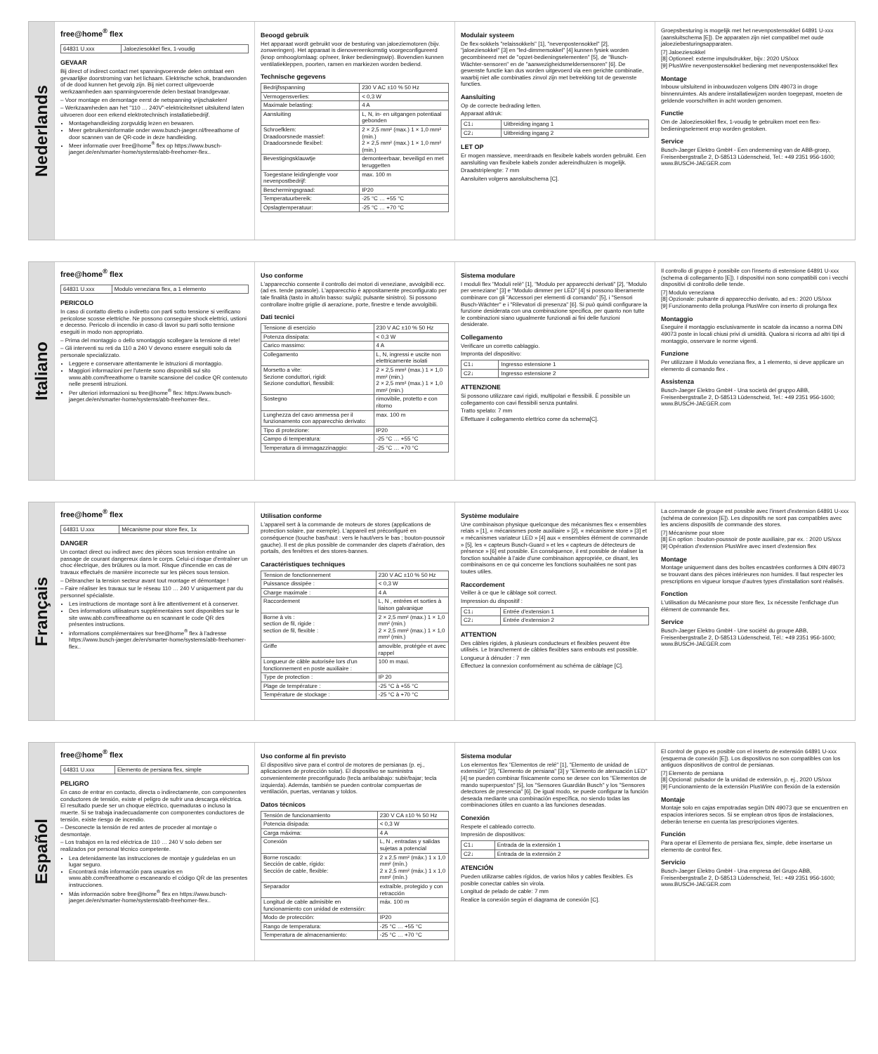Nederlands
free@home<sup>®</sup> flex
| 64831 U.xxx | Jaloeziesokkel flex, 1-voudig |
GEVAAR
Bij direct of indirect contact met spanningvoerende delen ontstaat een gevaarlijke doorstroming van het lichaam. Elektrische schok, brandwonden of de dood kunnen het gevolg zijn. Bij niet correct uitgevoerde werkzaamheden aan spanningvoerende delen bestaat brandgevaar.
– Voor montage en demontage eerst de netspanning vrijschakelen!
– Werkzaamheden aan het "110 … 240V"-elektriciteitsnet uitsluitend laten uitvoeren door een erkend elektrotechnisch installatiebedrijf.
Montagehandleiding zorgvuldig lezen en bewaren.
Meer gebruikersinformatie onder www.busch-jaeger.nl/freeathome of door scannen van de QR-code in deze handleiding.
Meer informatie over free@home<sup>®</sup> flex op https://www.busch-jaeger.de/en/smarter-home/systems/abb-freehomer-flex..
Beoogd gebruik
Het apparaat wordt gebruikt voor de besturing van jaloeziemotoren (bijv. zonweringen). Het apparaat is dienovereenkomstig voorgeconfigureerd (knop omhoog/omlaag: op/neer, linker bedieningswip). Bovendien kunnen ventilatiekleppen, poorten, ramen en markiezen worden bediend.
Technische gegevens
| Bedrijfsspanning | 230 V AC ±10 % 50 Hz |
| Vermogensverlies: | < 0,3 W |
| Maximale belasting: | 4 A |
| Aansluiting | L, N, in- en uitgangen potentiaal gebonden |
| Schroefklem: Draadoorsnede massief: Draadoorsnede flexibel: | 2 × 2,5 mm² (max.) 1 × 1,0 mm² (min.) 2 × 2,5 mm² (max.) 1 × 1,0 mm² (min.) |
| Bevestigingsklauwtje | demonteerbaar, beveiligd en met teruggetten |
| Toegestane leidinglengte voor nevenpostbedrijf: | max. 100 m |
| Beschermingsgraad: | IP20 |
| Temperatuurbereik: | -25 °C … +55 °C |
| Opslagtemperatuur: | -25 °C … +70 °C |
Modulair systeem
De flex-sokkels "relaissokkels" [1], "nevenpostensokkel" [2], "jaloeziesokkel" [3] en "led-dimmersokkel" [4] kunnen fysiek worden gecombineerd met de "opzet-bedieningselementen" [5], de "Busch-Wächter-sensoren" en de "aanwezigheidsmeldersensoren" [6]. De gewenste functie kan dus worden uitgevoerd via een gerichte combinatie, waarbij niet alle combinaties zinvol zijn met betrekking tot de gewenste functies.
Aansluiting
Op de correcte bedrading letten.
Apparaat afdruk:
| C1↓ | Uitbreiding ingang 1 |
| C2↓ | Uitbreiding ingang 2 |
LET OP
Er mogen massieve, meerdraads en flexibele kabels worden gebruikt. Een aansluiting van flexibele kabels zonder adereindhulzen is mogelijk.
Draadstriplengte: 7 mm
Aansluiten volgens aansluitschema [C].
Groepsbesturing is mogelijk met het nevenpostensokkel 64891 U-xxx (aansluitschema [E]). De apparaten zijn niet compatibel met oude jaloeziebesturingsapparaten.
[7] Jaloeziesokkel
[8] Optioneel: externe impulsdrukker, bijv.: 2020 US/xxx
[9] PlusWire nevenpostensokkel bediening met nevenpostensokkel flex
Montage
Inbouw uitsluitend in inbouwdozen volgens DIN 49073 in droge binnenruimtes. Als andere installatiewijzen worden toegepast, moeten de geldende voorschriften in acht worden genomen.
Functie
Om de Jaloeziesokkel flex, 1-voudig te gebruiken moet een flex-bedieningselement erop worden gestoken.
Service
Busch-Jaeger Elektro GmbH - Een onderneming van de ABB-groep, Freisenbergstraße 2, D-58513 Lüdenscheid, Tel.: +49 2351 956-1600; www.BUSCH-JAEGER.com
Italiano
free@home<sup>®</sup> flex
| 64831 U.xxx | Modulo veneziana flex, a 1 elemento |
PERICOLO
In caso di contatto diretto o indiretto con parti sotto tensione si verificano pericolose scosse elettriche. Ne possono conseguire shock elettrici, ustioni e decesso. Pericolo di incendio in caso di lavori su parti sotto tensione eseguiti in modo non appropriato.
– Prima del montaggio o dello smontaggio scollegare la tensione di rete!
– Gli interventi su reti da 110 a 240 V devono essere eseguiti solo da personale specializzato.
Leggere e conservare attentamente le istruzioni di montaggio.
Maggiori informazioni per l'utente sono disponibili sul sito www.abb.com/freeathome o tramite scansione del codice QR contenuto nelle presenti istruzioni.
Per ulteriori informazioni su free@home<sup>®</sup> flex: https://www.busch-jaeger.de/en/smarter-home/systems/abb-freehomer-flex..
Uso conforme
L'apparecchio consente il controllo dei motori di veneziane, avvolgibili ecc. (ad es. tende parasole). L'apparecchio è appositamente preconfigurato per tale finalità (tasto in alto/in basso: su/giù; pulsante sinistro). Si possono controllare inoltre griglie di aerazione, porte, finestre e tende avvolgibili.
Dati tecnici
| Tensione di esercizio | 230 V AC ±10 % 50 Hz |
| Potenza dissipata: | < 0,3 W |
| Carico massimo: | 4 A |
| Collegamento | L, N, ingressi e uscite non elettricamente isolati |
| Morsetto a vite: Sezione conduttori, rigidi: Sezione conduttori, flessibili: | 2 × 2,5 mm² (max.) 1 × 1,0 mm² (min.) 2 × 2,5 mm² (max.) 1 × 1,0 mm² (min.) |
| Sostegno | rimovibile, protetto e con ritorno |
| Lunghezza del cavo ammessa per il funzionamento con apparecchio derivato: | max. 100 m |
| Tipo di protezione: | IP20 |
| Campo di temperatura: | -25 °C … +55 °C |
| Temperatura di immagazzinaggio: | -25 °C … +70 °C |
Sistema modulare
I moduli flex "Moduli relè" [1], "Modulo per apparecchi derivati" [2], "Modulo per veneziane" [3] e "Modulo dimmer per LED" [4] si possono liberamente combinare con gli "Accessori per elementi di comando" [5], i "Sensori Busch-Wächter" e i "Rilevatori di presenza" [6]. Si può quindi configurare la funzione desiderata con una combinazione specifica, per quanto non tutte le combinazioni siano ugualmente funzionali ai fini delle funzioni desiderate.
Collegamento
Verificare un corretto cablaggio.
Impronta del dispositivo:
| C1↓ | Ingresso estensione 1 |
| C2↓ | Ingresso estensione 2 |
ATTENZIONE
Si possono utilizzare cavi rigidi, multipolari e flessibili. È possibile un collegamento con cavi flessibili senza puntalini.
Tratto spelato: 7 mm
Effettuare il collegamento elettrico come da schema[C].
Il controllo di gruppo è possibile con l'inserto di estensione 64891 U-xxx (schema di collegamento [E]). I dispositivi non sono compatibili con i vecchi dispositivi di controllo delle tende.
[7] Modulo veneziana
[8] Opzionale: pulsante di apparecchio derivato, ad es.: 2020 US/xxx
[9] Funzionamento della prolunga PlusWire con inserto di prolunga flex
Montaggio
Eseguire il montaggio esclusivamente in scatole da incasso a norma DIN 49073 poste in locali chiusi privi di umidità. Qualora si ricorra ad altri tipi di montaggio, osservare le norme vigenti.
Funzione
Per utilizzare il Modulo veneziana flex, a 1 elemento, si deve applicare un elemento di comando flex .
Assistenza
Busch-Jaeger Elektro GmbH - Una società del gruppo ABB, Freisenbergstraße 2, D-58513 Lüdenscheid, Tel.: +49 2351 956-1600; www.BUSCH-JAEGER.com
Français
free@home<sup>®</sup> flex
| 64831 U.xxx | Mécanisme pour store flex, 1x |
DANGER
Un contact direct ou indirect avec des pièces sous tension entraîne un passage de courant dangereux dans le corps. Celui-ci risque d'entraîner un choc électrique, des brûlures ou la mort. Risque d'incendie en cas de travaux effectués de manière incorrecte sur les pièces sous tension.
– Débrancher la tension secteur avant tout montage et démontage !
– Faire réaliser les travaux sur le réseau 110 … 240 V uniquement par du personnel spécialiste.
Les instructions de montage sont à lire attentivement et à conserver.
Des informations utilisateurs supplémentaires sont disponibles sur le site www.abb.com/freeathome ou en scannant le code QR des présentes instructions.
informations complémentaires sur free@home<sup>®</sup> flex à l'adresse https://www.busch-jaeger.de/en/smarter-home/systems/abb-freehomer-flex..
Utilisation conforme
L'appareil sert à la commande de moteurs de stores (applications de protection solaire, par exemple). L'appareil est préconfiguré en conséquence (touche bas/haut : vers le haut/vers le bas ; bouton-poussoir gauche). Il est de plus possible de commander des clapets d'aération, des portails, des fenêtres et des stores-bannes.
Caractéristiques techniques
| Tension de fonctionnement | 230 V AC ±10 % 50 Hz |
| Puissance dissipée : | < 0,3 W |
| Charge maximale : | 4 A |
| Raccordement | L, N , entrées et sorties à liaison galvanique |
| Borne à vis : section de fil, rigide : section de fil, flexible : | 2 × 2,5 mm² (max.) 1 × 1,0 mm² (min.) 2 × 2,5 mm² (max.) 1 × 1,0 mm² (min.) |
| Griffe | amovible, protégée et avec rappel |
| Longueur de câble autorisée lors d'un fonctionnement en poste auxiliaire : | 100 m maxi. |
| Type de protection : | IP 20 |
| Plage de température : | -25 °C à +55 °C |
| Température de stockage : | -25 °C à +70 °C |
Système modulaire
Une combinaison physique quelconque des mécanismes flex « ensembles relais » [1], « mécanismes poste auxiliaire » [2], « mécanisme store » [3] et « mécanismes variateur LED » [4] aux « ensembles élément de commande » [5], les « capteurs Busch-Guard » et les « capteurs de détecteurs de présence » [6] est possible. En conséquence, il est possible de réaliser la fonction souhaitée à l'aide d'une combinaison appropriée, ce disant, les combinaisons en ce qui concerne les fonctions souhaitées ne sont pas toutes utiles.
Raccordement
Veiller à ce que le câblage soit correct.
Impression du dispositif :
| C1↓ | Entrée d'extension 1 |
| C2↓ | Entrée d'extension 2 |
ATTENTION
Des câbles rigides, à plusieurs conducteurs et flexibles peuvent être utilisés. Le branchement de câbles flexibles sans embouts est possible.
Longueur à dénuder : 7 mm
Effectuez la connexion conformément au schéma de câblage [C].
La commande de groupe est possible avec l'insert d'extension 64891 U-xxx (schéma de connexion [E]). Les dispositifs ne sont pas compatibles avec les anciens dispositifs de commande des stores.
[7] Mécanisme pour store
[8] En option : bouton-poussoir de poste auxiliaire, par ex. : 2020 US/xxx
[9] Opération d'extension PlusWire avec insert d'extension flex
Montage
Montage uniquement dans des boîtes encastrées conformes à DIN 49073 se trouvant dans des pièces intérieures non humides. Il faut respecter les prescriptions en vigueur lorsque d'autres types d'installation sont réalisés.
Fonction
L'utilisation du Mécanisme pour store flex, 1x nécessite l'enfichage d'un élément de commande flex.
Service
Busch-Jaeger Elektro GmbH - Une société du groupe ABB, Freisenbergstraße 2, D-58513 Lüdenscheid, Tél.: +49 2351 956-1600; www.BUSCH-JAEGER.com
Español
free@home<sup>®</sup> flex
| 64831 U.xxx | Elemento de persiana flex, simple |
PELIGRO
En caso de entrar en contacto, directa o indirectamente, con componentes conductores de tensión, existe el peligro de sufrir una descarga eléctrica. El resultado puede ser un choque eléctrico, quemaduras o incluso la muerte. Si se trabaja inadecuadamente con componentes conductores de tensión, existe riesgo de incendio.
– Desconecte la tensión de red antes de proceder al montaje o desmontaje.
– Los trabajos en la red eléctrica de 110 … 240 V solo deben ser realizados por personal técnico competente.
Lea detenidamente las instrucciones de montaje y guárdelas en un lugar seguro.
Encontrará más información para usuarios en www.abb.com/freeathome o escaneando el código QR de las presentes instrucciones.
Más información sobre free@home<sup>®</sup> flex en https://www.busch-jaeger.de/en/smarter-home/systems/abb-freehomer-flex..
Uso conforme al fin previsto
El dispositivo sirve para el control de motores de persianas (p. ej., aplicaciones de protección solar). El dispositivo se suministra convenientemente preconfigurado (tecla arriba/abajo: subir/bajar; tecla izquierda). Además, también se pueden controlar compuertas de ventilación, puertas, ventanas y toldos.
Datos técnicos
| Tensión de funcionamiento | 230 V CA ±10 % 50 Hz |
| Potencia disipada: | < 0,3 W |
| Carga máxima: | 4 A |
| Conexión | L, N , entradas y salidas sujetas a potencial |
| Borne roscado: Sección de cable, rígido: Sección de cable, flexible: | 2 x 2,5 mm² (máx.) 1 x 1,0 mm² (mín.) 2 x 2,5 mm² (máx.) 1 x 1,0 mm² (mín.) |
| Separador | extraíble, protegido y con retracción |
| Longitud de cable admisible en funcionamiento con unidad de extensión: | máx. 100 m |
| Modo de protección: | IP20 |
| Rango de temperatura: | -25 °C … +55 °C |
| Temperatura de almacenamiento: | -25 °C … +70 °C |
Sistema modular
Los elementos flex "Elementos de relé" [1], "Elemento de unidad de extensión" [2], "Elemento de persiana" [3] y "Elemento de atenuación LED" [4] se pueden combinar físicamente como se desee con los "Elementos de mando superpuestos" [5], los "Sensores Guardián Busch" y los "Sensores detectores de presencia" [6]. De igual modo, se puede configurar la función deseada mediante una combinación específica, no siendo todas las combinaciones útiles en cuanto a las funciones deseadas.
Conexión
Respete el cableado correcto.
Impresión de dispositivos:
| C1↓ | Entrada de la extensión 1 |
| C2↓ | Entrada de la extensión 2 |
ATENCIÓN
Pueden utilizarse cables rígidos, de varios hilos y cables flexibles. Es posible conectar cables sin virola.
Longitud de pelado de cable: 7 mm
Realice la conexión según el diagrama de conexión [C].
El control de grupo es posible con el inserto de extensión 64891 U-xxx (esquema de conexión [E]). Los dispositivos no son compatibles con los antiguos dispositivos de control de persianas.
[7] Elemento de persiana
[8] Opcional: pulsador de la unidad de extensión, p. ej., 2020 US/xxx
[9] Funcionamiento de la extensión PlusWire con flexión de la extensión
Montaje
Montaje solo en cajas empotradas según DIN 49073 que se encuentren en espacios interiores secos. Si se emplean otros tipos de instalaciones, deberán tenerse en cuenta las prescripciones vigentes.
Función
Para operar el Elemento de persiana flex, simple, debe insertarse un elemento de control flex.
Servicio
Busch-Jaeger Elektro GmbH - Una empresa del Grupo ABB, Freisenbergstraße 2, D-58513 Lüdenscheid, Tel.: +49 2351 956-1600; www.BUSCH-JAEGER.com